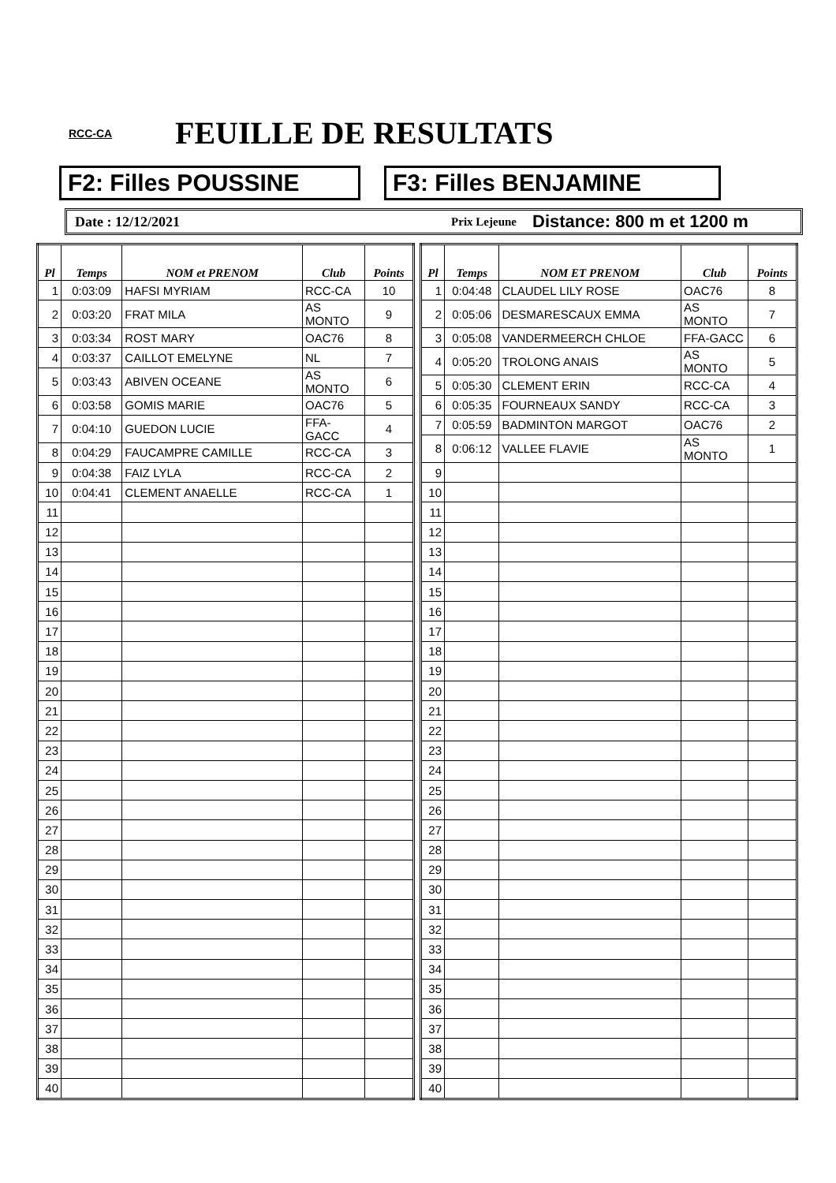RCC-CA
FEUILLE DE RESULTATS
F2: Filles POUSSINE F3: Filles BENJAMINE
Date : 12/12/2021
Prix Lejeune
Distance: 800 m et 1200 m
| Pl | Temps | NOM et PRENOM | Club | Points |
| --- | --- | --- | --- | --- |
| 1 | 0:03:09 | HAFSI MYRIAM | RCC-CA | 10 |
| 2 | 0:03:20 | FRAT MILA | AS MONTO | 9 |
| 3 | 0:03:34 | ROST MARY | OAC76 | 8 |
| 4 | 0:03:37 | CAILLOT EMELYNE | NL | 7 |
| 5 | 0:03:43 | ABIVEN OCEANE | AS MONTO | 6 |
| 6 | 0:03:58 | GOMIS MARIE | OAC76 | 5 |
| 7 | 0:04:10 | GUEDON LUCIE | FFA-GACC | 4 |
| 8 | 0:04:29 | FAUCAMPRE CAMILLE | RCC-CA | 3 |
| 9 | 0:04:38 | FAIZ LYLA | RCC-CA | 2 |
| 10 | 0:04:41 | CLEMENT ANAELLE | RCC-CA | 1 |
| 11 | | | | |
| 12 | | | | |
| 13 | | | | |
| 14 | | | | |
| 15 | | | | |
| 16 | | | | |
| 17 | | | | |
| 18 | | | | |
| 19 | | | | |
| 20 | | | | |
| 21 | | | | |
| 22 | | | | |
| 23 | | | | |
| 24 | | | | |
| 25 | | | | |
| 26 | | | | |
| 27 | | | | |
| 28 | | | | |
| 29 | | | | |
| 30 | | | | |
| 31 | | | | |
| 32 | | | | |
| 33 | | | | |
| 34 | | | | |
| 35 | | | | |
| 36 | | | | |
| 37 | | | | |
| 38 | | | | |
| 39 | | | | |
| 40 | | | | |
| Pl | Temps | NOM ET PRENOM | Club | Points |
| --- | --- | --- | --- | --- |
| 1 | 0:04:48 | CLAUDEL LILY ROSE | OAC76 | 8 |
| 2 | 0:05:06 | DESMARESCAUX EMMA | AS MONTO | 7 |
| 3 | 0:05:08 | VANDERMEERCH CHLOE | FFA-GACC | 6 |
| 4 | 0:05:20 | TROLONG ANAIS | AS MONTO | 5 |
| 5 | 0:05:30 | CLEMENT ERIN | RCC-CA | 4 |
| 6 | 0:05:35 | FOURNEAUX SANDY | RCC-CA | 3 |
| 7 | 0:05:59 | BADMINTON MARGOT | OAC76 | 2 |
| 8 | 0:06:12 | VALLEE FLAVIE | AS MONTO | 1 |
| 9 | | | | |
| 10 | | | | |
| 11 | | | | |
| 12 | | | | |
| 13 | | | | |
| 14 | | | | |
| 15 | | | | |
| 16 | | | | |
| 17 | | | | |
| 18 | | | | |
| 19 | | | | |
| 20 | | | | |
| 21 | | | | |
| 22 | | | | |
| 23 | | | | |
| 24 | | | | |
| 25 | | | | |
| 26 | | | | |
| 27 | | | | |
| 28 | | | | |
| 29 | | | | |
| 30 | | | | |
| 31 | | | | |
| 32 | | | | |
| 33 | | | | |
| 34 | | | | |
| 35 | | | | |
| 36 | | | | |
| 37 | | | | |
| 38 | | | | |
| 39 | | | | |
| 40 | | | | |